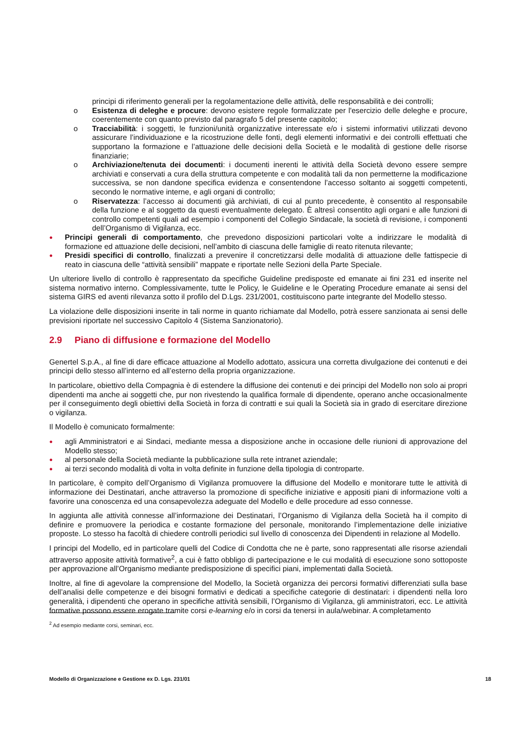principi di riferimento generali per la regolamentazione delle attività, delle responsabilità e dei controlli;
o Esistenza di deleghe e procure: devono esistere regole formalizzate per l'esercizio delle deleghe e procure, coerentemente con quanto previsto dal paragrafo 5 del presente capitolo;
o Tracciabilità: i soggetti, le funzioni/unità organizzative interessate e/o i sistemi informativi utilizzati devono assicurare l’individuazione e la ricostruzione delle fonti, degli elementi informativi e dei controlli effettuati che supportano la formazione e l’attuazione delle decisioni della Società e le modalità di gestione delle risorse finanziarie;
o Archiviazione/tenuta dei documenti: i documenti inerenti le attività della Società devono essere sempre archiviati e conservati a cura della struttura competente e con modalità tali da non permetterne la modificazione successiva, se non dandone specifica evidenza e consentendone l’accesso soltanto ai soggetti competenti, secondo le normative interne, e agli organi di controllo;
o Riservatezza: l’accesso ai documenti già archiviati, di cui al punto precedente, è consentito al responsabile della funzione e al soggetto da questi eventualmente delegato. È altresì consentito agli organi e alle funzioni di controllo competenti quali ad esempio i componenti del Collegio Sindacale, la società di revisione, i componenti dell’Organismo di Vigilanza, ecc.
● Principi generali di comportamento, che prevedono disposizioni particolari volte a indirizzare le modalità di formazione ed attuazione delle decisioni, nell’ambito di ciascuna delle famiglie di reato ritenuta rilevante;
● Presidi specifici di controllo, finalizzati a prevenire il concretizzarsi delle modalità di attuazione delle fattispecie di reato in ciascuna delle “attività sensibili” mappate e riportate nelle Sezioni della Parte Speciale.
Un ulteriore livello di controllo è rappresentato da specifiche Guideline predisposte ed emanate ai fini 231 ed inserite nel sistema normativo interno. Complessivamente, tutte le Policy, le Guideline e le Operating Procedure emanate ai sensi del sistema GIRS ed aventi rilevanza sotto il profilo del D.Lgs. 231/2001, costituiscono parte integrante del Modello stesso.
La violazione delle disposizioni inserite in tali norme in quanto richiamate dal Modello, potrà essere sanzionata ai sensi delle previsioni riportate nel successivo Capitolo 4 (Sistema Sanzionatorio).
2.9 Piano di diffusione e formazione del Modello
Genertel S.p.A., al fine di dare efficace attuazione al Modello adottato, assicura una corretta divulgazione dei contenuti e dei principi dello stesso all’interno ed all’esterno della propria organizzazione.
In particolare, obiettivo della Compagnia è di estendere la diffusione dei contenuti e dei principi del Modello non solo ai propri dipendenti ma anche ai soggetti che, pur non rivestendo la qualifica formale di dipendente, operano anche occasionalmente per il conseguimento degli obiettivi della Società in forza di contratti e sui quali la Società sia in grado di esercitare direzione o vigilanza.
Il Modello è comunicato formalmente:
● agli Amministratori e ai Sindaci, mediante messa a disposizione anche in occasione delle riunioni di approvazione del Modello stesso;
● al personale della Società mediante la pubblicazione sulla rete intranet aziendale;
● ai terzi secondo modalità di volta in volta definite in funzione della tipologia di controparte.
In particolare, è compito dell’Organismo di Vigilanza promuovere la diffusione del Modello e monitorare tutte le attività di informazione dei Destinatari, anche attraverso la promozione di specifiche iniziative e appositi piani di informazione volti a favorire una conoscenza ed una consapevolezza adeguate del Modello e delle procedure ad esso connesse.
In aggiunta alle attività connesse all’informazione dei Destinatari, l’Organismo di Vigilanza della Società ha il compito di definire e promuovere la periodica e costante formazione del personale, monitorando l’implementazione delle iniziative proposte. Lo stesso ha facoltà di chiedere controlli periodici sul livello di conoscenza dei Dipendenti in relazione al Modello.
I principi del Modello, ed in particolare quelli del Codice di Condotta che ne è parte, sono rappresentati alle risorse aziendali attraverso apposite attività formative<sup>2</sup>, a cui è fatto obbligo di partecipazione e le cui modalità di esecuzione sono sottoposte per approvazione all’Organismo mediante predisposizione di specifici piani, implementati dalla Società.
Inoltre, al fine di agevolare la comprensione del Modello, la Società organizza dei percorsi formativi differenziati sulla base dell’analisi delle competenze e dei bisogni formativi e dedicati a specifiche categorie di destinatari: i dipendenti nella loro generalità, i dipendenti che operano in specifiche attività sensibili, l’Organismo di Vigilanza, gli amministratori, ecc. Le attività formative possono essere erogate tramite corsi e-learning e/o in corsi da tenersi in aula/webinar. A completamento
<sup>2</sup> Ad esempio mediante corsi, seminari, ecc.
Modello di Organizzazione e Gestione ex D. Lgs. 231/01 18